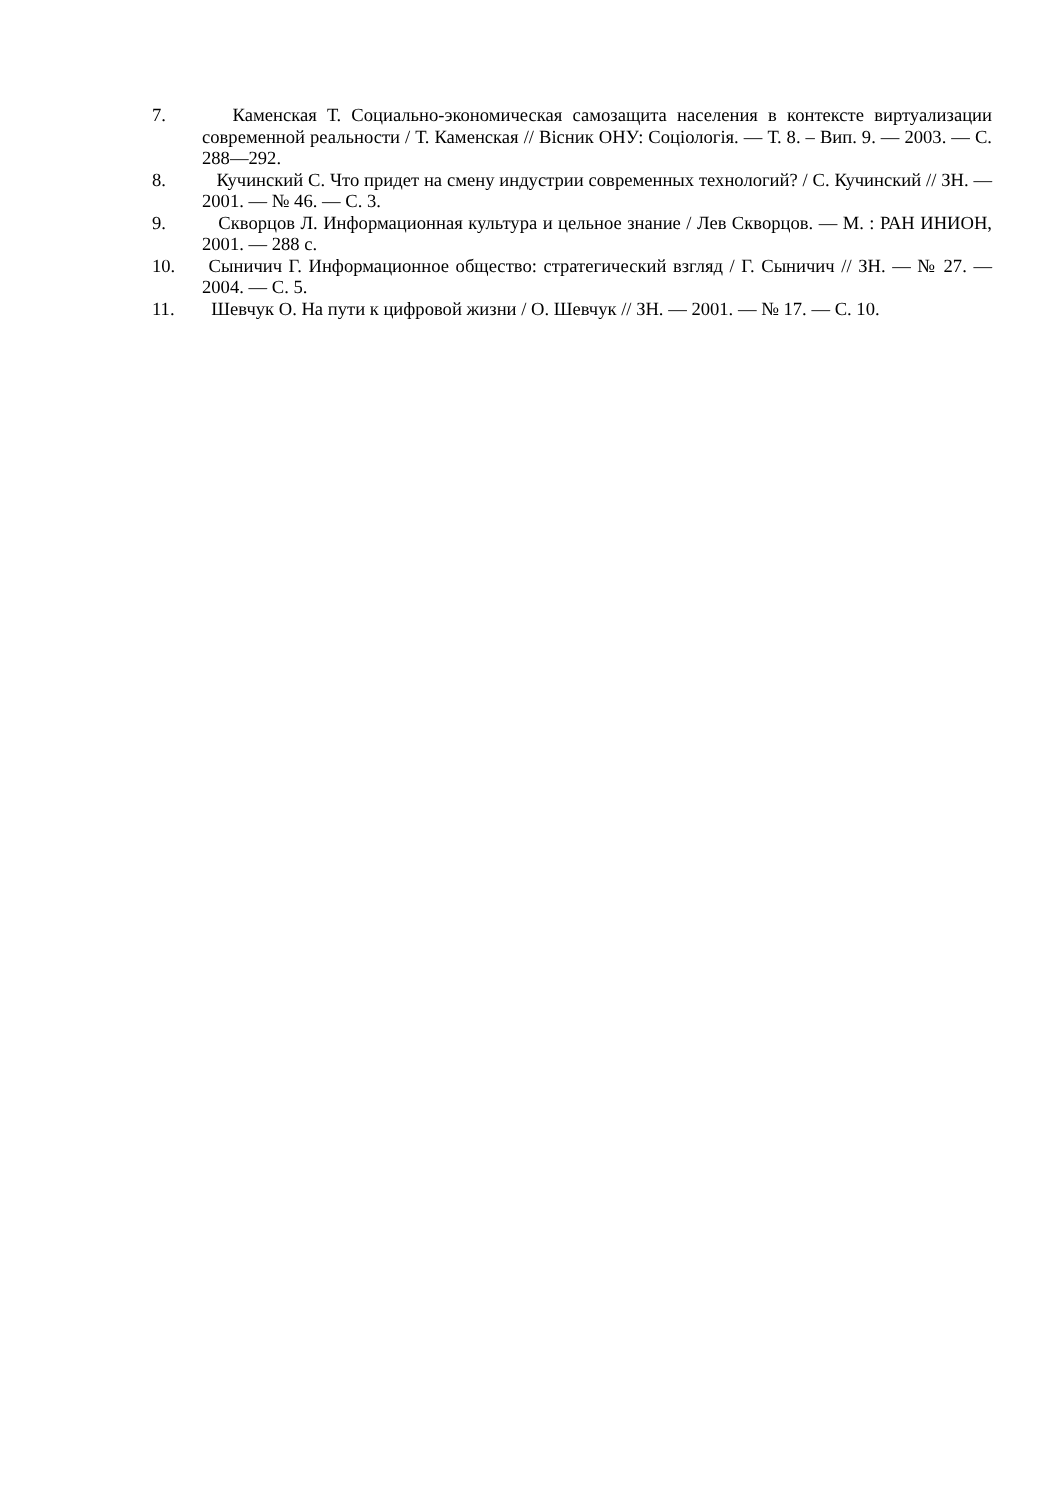7. Каменская Т. Социально-экономическая самозащита населения в контексте виртуализации современной реальности / Т. Каменская // Вісник ОНУ: Соціологія. — Т. 8. – Вип. 9. — 2003. — С. 288—292.
8. Кучинский С. Что придет на смену индустрии современных технологий? / С. Кучинский // ЗН. — 2001. — № 46. — С. 3.
9. Скворцов Л. Информационная культура и цельное знание / Лев Скворцов. — М. : РАН ИНИОН, 2001. — 288 с.
10. Сыничич Г. Информационное общество: стратегический взгляд / Г. Сыничич // ЗН. — № 27. — 2004. — С. 5.
11. Шевчук О. На пути к цифровой жизни / О. Шевчук // ЗН. — 2001. — № 17. — С. 10.